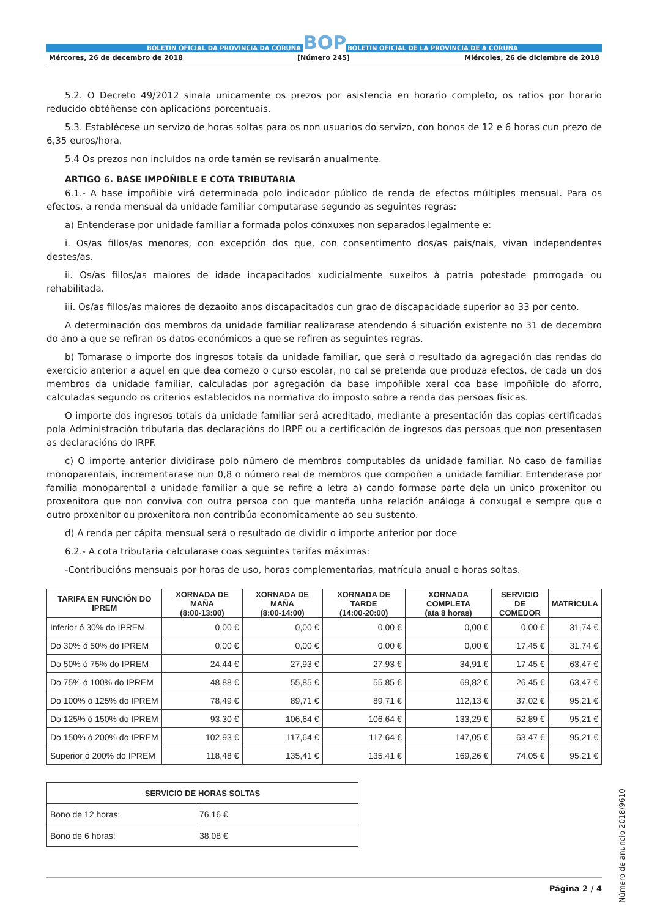BOLETÍN OFICIAL DA PROVINCIA DA CORUÑA BOP BOLETÍN OFICIAL DE LA PROVINCIA DE A CORUÑA
Mércores, 26 de decembro de 2018 [Número 245] Miércoles, 26 de diciembre de 2018
5.2. O Decreto 49/2012 sinala unicamente os prezos por asistencia en horario completo, os ratios por horario reducido obtéñense con aplicacións porcentuais.
5.3. Establécese un servizo de horas soltas para os non usuarios do servizo, con bonos de 12 e 6 horas cun prezo de 6,35 euros/hora.
5.4 Os prezos non incluídos na orde tamén se revisarán anualmente.
ARTIGO 6. BASE IMPOÑIBLE E COTA TRIBUTARIA
6.1.- A base impoñible virá determinada polo indicador público de renda de efectos múltiples mensual. Para os efectos, a renda mensual da unidade familiar computarase segundo as seguintes regras:
a) Entenderase por unidade familiar a formada polos cónxuxes non separados legalmente e:
i. Os/as fillos/as menores, con excepción dos que, con consentimento dos/as pais/nais, vivan independentes destes/as.
ii. Os/as fillos/as maiores de idade incapacitados xudicialmente suxeitos á patria potestade prorrogada ou rehabilitada.
iii. Os/as fillos/as maiores de dezaoito anos discapacitados cun grao de discapacidade superior ao 33 por cento.
A determinación dos membros da unidade familiar realizarase atendendo á situación existente no 31 de decembro do ano a que se refiran os datos económicos a que se refiren as seguintes regras.
b) Tomarase o importe dos ingresos totais da unidade familiar, que será o resultado da agregación das rendas do exercicio anterior a aquel en que dea comezo o curso escolar, no cal se pretenda que produza efectos, de cada un dos membros da unidade familiar, calculadas por agregación da base impoñible xeral coa base impoñible do aforro, calculadas segundo os criterios establecidos na normativa do imposto sobre a renda das persoas físicas.
O importe dos ingresos totais da unidade familiar será acreditado, mediante a presentación das copias certificadas pola Administración tributaria das declaracións do IRPF ou a certificación de ingresos das persoas que non presentasen as declaracións do IRPF.
c) O importe anterior dividirase polo número de membros computables da unidade familiar. No caso de familias monoparentais, incrementarase nun 0,8 o número real de membros que compoñen a unidade familiar. Entenderase por familia monoparental a unidade familiar a que se refire a letra a) cando formase parte dela un único proxenitor ou proxenitora que non conviva con outra persoa con que manteña unha relación análoga á conxugal e sempre que o outro proxenitor ou proxenitora non contribúa economicamente ao seu sustento.
d) A renda per cápita mensual será o resultado de dividir o importe anterior por doce
6.2.- A cota tributaria calcularase coas seguintes tarifas máximas:
-Contribucións mensuais por horas de uso, horas complementarias, matrícula anual e horas soltas.
| TARIFA EN FUNCIÓN DO IPREM | XORNADA DE MAÑA (8:00-13:00) | XORNADA DE MAÑA (8:00-14:00) | XORNADA DE TARDE (14:00-20:00) | XORNADA COMPLETA (ata 8 horas) | SERVICIO DE COMEDOR | MATRÍCULA |
| --- | --- | --- | --- | --- | --- | --- |
| Inferior ó 30% do IPREM | 0,00 € | 0,00 € | 0,00 € | 0,00 € | 0,00 € | 31,74 € |
| Do 30% ó 50% do IPREM | 0,00 € | 0,00 € | 0,00 € | 0,00 € | 17,45 € | 31,74 € |
| Do 50% ó 75% do IPREM | 24,44 € | 27,93 € | 27,93 € | 34,91 € | 17,45 € | 63,47 € |
| Do 75% ó 100% do IPREM | 48,88 € | 55,85 € | 55,85 € | 69,82 € | 26,45 € | 63,47 € |
| Do 100% ó 125% do IPREM | 78,49 € | 89,71 € | 89,71 € | 112,13 € | 37,02 € | 95,21 € |
| Do 125% ó 150% do IPREM | 93,30 € | 106,64 € | 106,64 € | 133,29 € | 52,89 € | 95,21 € |
| Do 150% ó 200% do IPREM | 102,93 € | 117,64 € | 117,64 € | 147,05 € | 63,47 € | 95,21 € |
| Superior ó 200% do IPREM | 118,48 € | 135,41 € | 135,41 € | 169,26 € | 74,05 € | 95,21 € |
| SERVICIO DE HORAS SOLTAS | |
| --- | --- |
| Bono de 12 horas: | 76,16 € |
| Bono de 6 horas: | 38,08 € |
Página 2 / 4
Número de anuncio 2018/9610